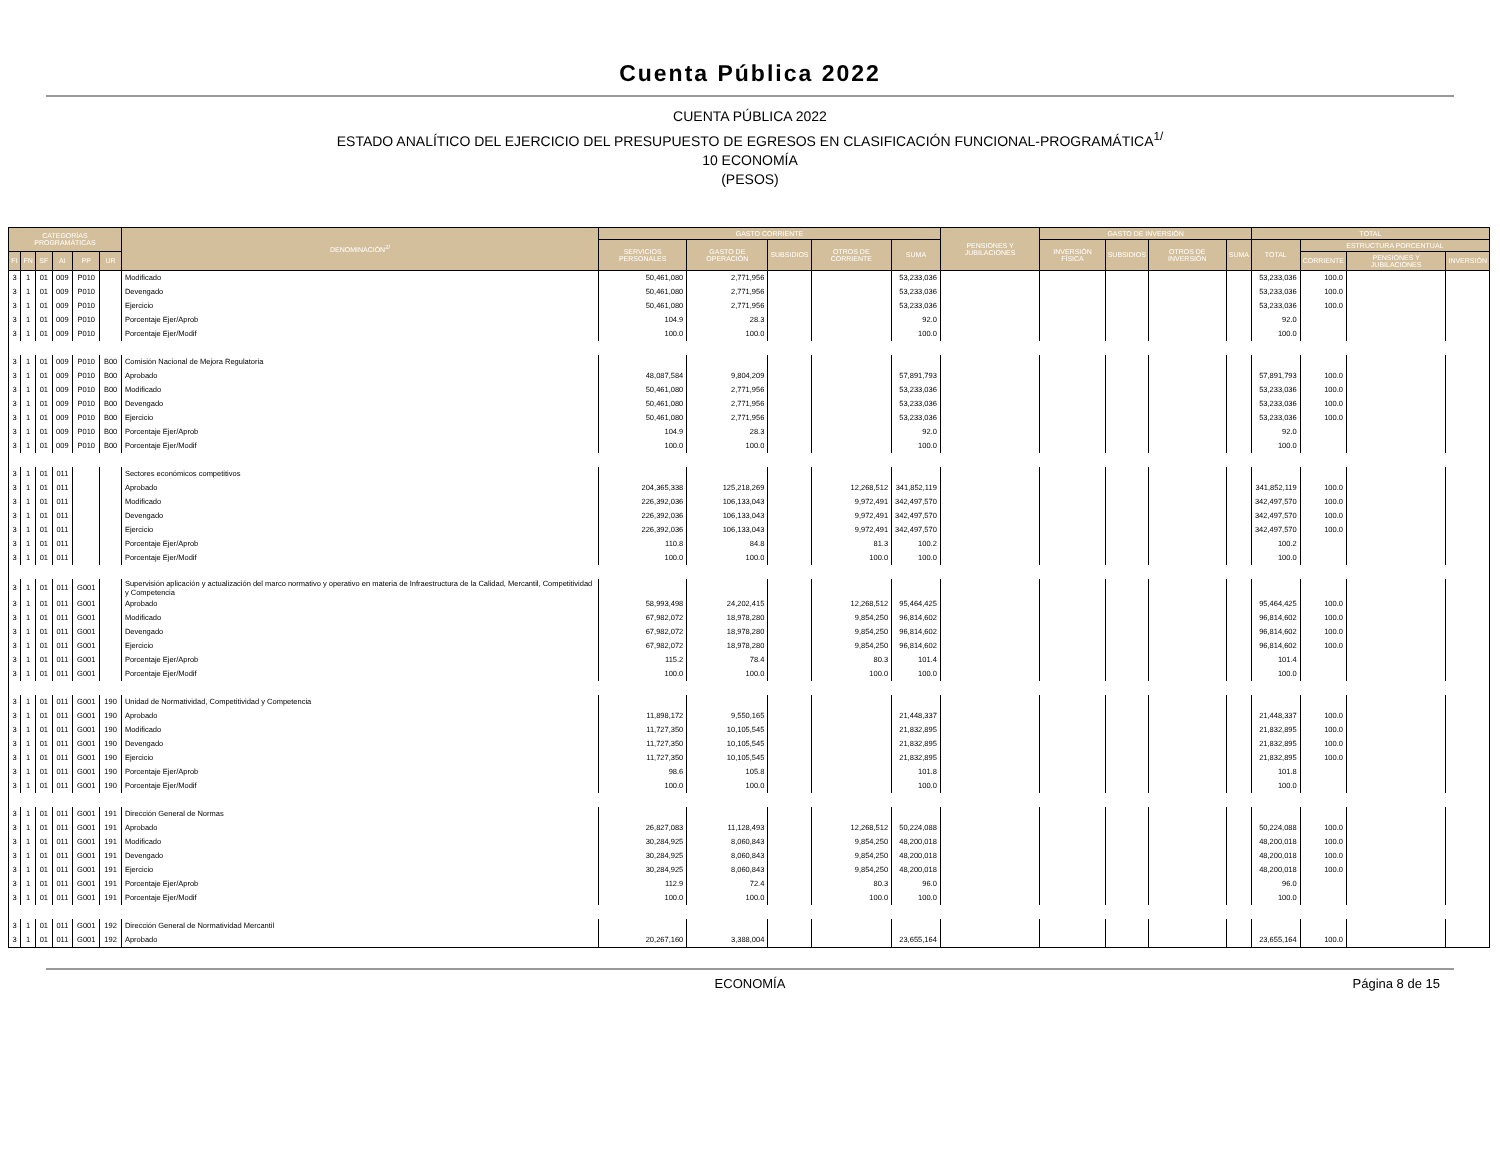Cuenta Pública 2022
CUENTA PÚBLICA 2022
ESTADO ANALÍTICO DEL EJERCICIO DEL PRESUPUESTO DE EGRESOS EN CLASIFICACIÓN FUNCIONAL-PROGRAMÁTICA<sup>1/</sup>
10 ECONOMÍA
(PESOS)
| CATEGORÍAS PROGRAMÁTICAS | | | | | | DENOMINACIÓN<sup>2/</sup> | GASTO CORRIENTE | | | | | PENSIONES Y JUBILACIONES | GASTO DE INVERSIÓN | | | | TOTAL | | | |
| --- | --- | --- | --- | --- | --- | --- | --- | --- | --- | --- | --- | --- | --- | --- | --- | --- | --- | --- | --- | --- |
| | | | | | | | SERVICIOS PERSONALES | GASTO DE OPERACIÓN | SUBSIDIOS | OTROS DE CORRIENTE | SUMA | | INVERSIÓN FÍSICA | SUBSIDIOS | OTROS DE INVERSIÓN | SUMA | TOTAL | ESTRUCTURA PORCENTUAL | | |
| FI | FN | SF | AI | PP | UR | | | | | | | | | | | | | CORRIENTE | PENSIONES Y JUBILACIONES | INVERSIÓN |
| 3 | 1 | 01 | 009 | P010 | | Modificado | 50,461,080 | 2,771,956 | | | 53,233,036 | | | | | | 53,233,036 | 100.0 | | |
| 3 | 1 | 01 | 009 | P010 | | Devengado | 50,461,080 | 2,771,956 | | | 53,233,036 | | | | | | 53,233,036 | 100.0 | | |
| 3 | 1 | 01 | 009 | P010 | | Ejercicio | 50,461,080 | 2,771,956 | | | 53,233,036 | | | | | | 53,233,036 | 100.0 | | |
| 3 | 1 | 01 | 009 | P010 | | Porcentaje Ejer/Aprob | 104.9 | 28.3 | | | 92.0 | | | | | | 92.0 | | | |
| 3 | 1 | 01 | 009 | P010 | | Porcentaje Ejer/Modif | 100.0 | 100.0 | | | 100.0 | | | | | | 100.0 | | | |
| 3 | 1 | 01 | 009 | P010 | B00 | Comisión Nacional de Mejora Regulatoria | | | | | | | | | | | | | | |
| 3 | 1 | 01 | 009 | P010 | B00 | Aprobado | 48,087,584 | 9,804,209 | | | 57,891,793 | | | | | | 57,891,793 | 100.0 | | |
| 3 | 1 | 01 | 009 | P010 | B00 | Modificado | 50,461,080 | 2,771,956 | | | 53,233,036 | | | | | | 53,233,036 | 100.0 | | |
| 3 | 1 | 01 | 009 | P010 | B00 | Devengado | 50,461,080 | 2,771,956 | | | 53,233,036 | | | | | | 53,233,036 | 100.0 | | |
| 3 | 1 | 01 | 009 | P010 | B00 | Ejercicio | 50,461,080 | 2,771,956 | | | 53,233,036 | | | | | | 53,233,036 | 100.0 | | |
| 3 | 1 | 01 | 009 | P010 | B00 | Porcentaje Ejer/Aprob | 104.9 | 28.3 | | | 92.0 | | | | | | 92.0 | | | |
| 3 | 1 | 01 | 009 | P010 | B00 | Porcentaje Ejer/Modif | 100.0 | 100.0 | | | 100.0 | | | | | | 100.0 | | | |
| 3 | 1 | 01 | 011 | | | Sectores económicos competitivos | | | | | | | | | | | | | | |
| 3 | 1 | 01 | 011 | | | Aprobado | 204,365,338 | 125,218,269 | | 12,268,512 | 341,852,119 | | | | | | 341,852,119 | 100.0 | | |
| 3 | 1 | 01 | 011 | | | Modificado | 226,392,036 | 106,133,043 | | 9,972,491 | 342,497,570 | | | | | | 342,497,570 | 100.0 | | |
| 3 | 1 | 01 | 011 | | | Devengado | 226,392,036 | 106,133,043 | | 9,972,491 | 342,497,570 | | | | | | 342,497,570 | 100.0 | | |
| 3 | 1 | 01 | 011 | | | Ejercicio | 226,392,036 | 106,133,043 | | 9,972,491 | 342,497,570 | | | | | | 342,497,570 | 100.0 | | |
| 3 | 1 | 01 | 011 | | | Porcentaje Ejer/Aprob | 110.8 | 84.8 | | 81.3 | 100.2 | | | | | | 100.2 | | | |
| 3 | 1 | 01 | 011 | | | Porcentaje Ejer/Modif | 100.0 | 100.0 | | 100.0 | 100.0 | | | | | | 100.0 | | | |
| 3 | 1 | 01 | 011 | G001 | | Supervisión aplicación y actualización del marco normativo y operativo en materia de Infraestructura de la Calidad, Mercantil, Competitividad y Competencia | | | | | | | | | | | | | | |
| 3 | 1 | 01 | 011 | G001 | | Aprobado | 58,993,498 | 24,202,415 | | 12,268,512 | 95,464,425 | | | | | | 95,464,425 | 100.0 | | |
| 3 | 1 | 01 | 011 | G001 | | Modificado | 67,982,072 | 18,978,280 | | 9,854,250 | 96,814,602 | | | | | | 96,814,602 | 100.0 | | |
| 3 | 1 | 01 | 011 | G001 | | Devengado | 67,982,072 | 18,978,280 | | 9,854,250 | 96,814,602 | | | | | | 96,814,602 | 100.0 | | |
| 3 | 1 | 01 | 011 | G001 | | Ejercicio | 67,982,072 | 18,978,280 | | 9,854,250 | 96,814,602 | | | | | | 96,814,602 | 100.0 | | |
| 3 | 1 | 01 | 011 | G001 | | Porcentaje Ejer/Aprob | 115.2 | 78.4 | | 80.3 | 101.4 | | | | | | 101.4 | | | |
| 3 | 1 | 01 | 011 | G001 | | Porcentaje Ejer/Modif | 100.0 | 100.0 | | 100.0 | 100.0 | | | | | | 100.0 | | | |
| 3 | 1 | 01 | 011 | G001 | 190 | Unidad de Normatividad, Competitividad y Competencia | | | | | | | | | | | | | | |
| 3 | 1 | 01 | 011 | G001 | 190 | Aprobado | 11,898,172 | 9,550,165 | | | 21,448,337 | | | | | | 21,448,337 | 100.0 | | |
| 3 | 1 | 01 | 011 | G001 | 190 | Modificado | 11,727,350 | 10,105,545 | | | 21,832,895 | | | | | | 21,832,895 | 100.0 | | |
| 3 | 1 | 01 | 011 | G001 | 190 | Devengado | 11,727,350 | 10,105,545 | | | 21,832,895 | | | | | | 21,832,895 | 100.0 | | |
| 3 | 1 | 01 | 011 | G001 | 190 | Ejercicio | 11,727,350 | 10,105,545 | | | 21,832,895 | | | | | | 21,832,895 | 100.0 | | |
| 3 | 1 | 01 | 011 | G001 | 190 | Porcentaje Ejer/Aprob | 98.6 | 105.8 | | | 101.8 | | | | | | 101.8 | | | |
| 3 | 1 | 01 | 011 | G001 | 190 | Porcentaje Ejer/Modif | 100.0 | 100.0 | | | 100.0 | | | | | | 100.0 | | | |
| 3 | 1 | 01 | 011 | G001 | 191 | Dirección General de Normas | | | | | | | | | | | | | | |
| 3 | 1 | 01 | 011 | G001 | 191 | Aprobado | 26,827,083 | 11,128,493 | | 12,268,512 | 50,224,088 | | | | | | 50,224,088 | 100.0 | | |
| 3 | 1 | 01 | 011 | G001 | 191 | Modificado | 30,284,925 | 8,060,843 | | 9,854,250 | 48,200,018 | | | | | | 48,200,018 | 100.0 | | |
| 3 | 1 | 01 | 011 | G001 | 191 | Devengado | 30,284,925 | 8,060,843 | | 9,854,250 | 48,200,018 | | | | | | 48,200,018 | 100.0 | | |
| 3 | 1 | 01 | 011 | G001 | 191 | Ejercicio | 30,284,925 | 8,060,843 | | 9,854,250 | 48,200,018 | | | | | | 48,200,018 | 100.0 | | |
| 3 | 1 | 01 | 011 | G001 | 191 | Porcentaje Ejer/Aprob | 112.9 | 72.4 | | 80.3 | 96.0 | | | | | | 96.0 | | | |
| 3 | 1 | 01 | 011 | G001 | 191 | Porcentaje Ejer/Modif | 100.0 | 100.0 | | 100.0 | 100.0 | | | | | | 100.0 | | | |
| 3 | 1 | 01 | 011 | G001 | 192 | Dirección General de Normatividad Mercantil | | | | | | | | | | | | | | |
| 3 | 1 | 01 | 011 | G001 | 192 | Aprobado | 20,267,160 | 3,388,004 | | | 23,655,164 | | | | | | 23,655,164 | 100.0 | | |
ECONOMÍA Página 8 de 15